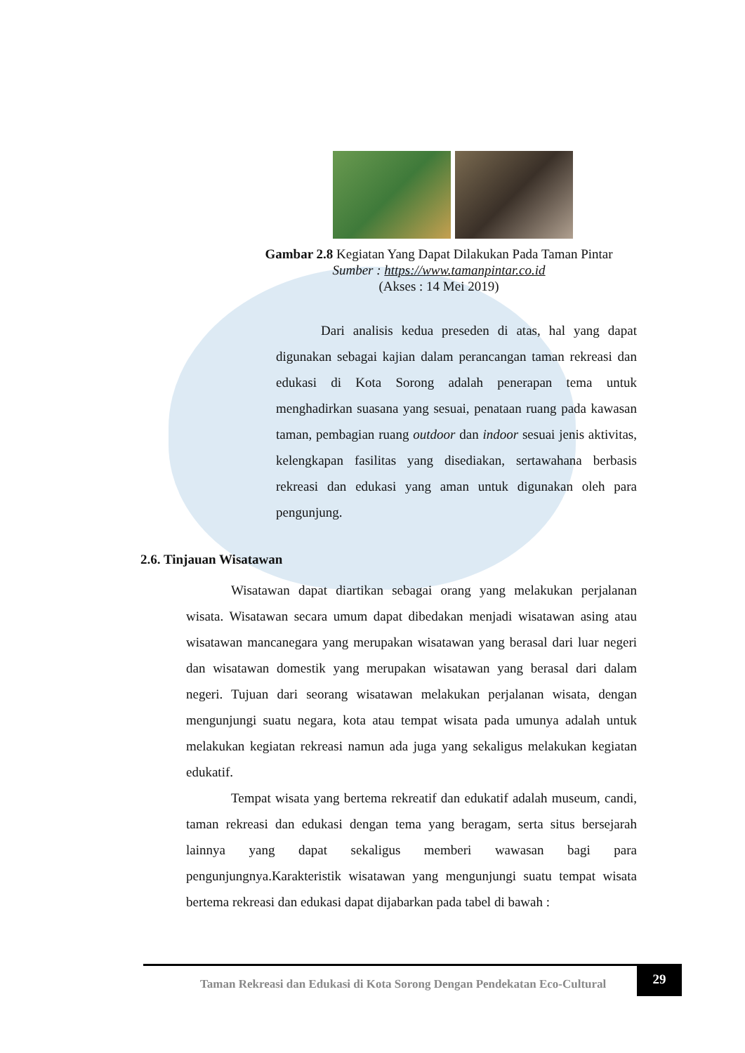Gambar 2.8 Kegiatan Yang Dapat Dilakukan Pada Taman Pintar
Sumber : https://www.tamanpintar.co.id
(Akses : 14 Mei 2019)
Dari analisis kedua preseden di atas, hal yang dapat digunakan sebagai kajian dalam perancangan taman rekreasi dan edukasi di Kota Sorong adalah penerapan tema untuk menghadirkan suasana yang sesuai, penataan ruang pada kawasan taman, pembagian ruang outdoor dan indoor sesuai jenis aktivitas, kelengkapan fasilitas yang disediakan, sertawahana berbasis rekreasi dan edukasi yang aman untuk digunakan oleh para pengunjung.
2.6. Tinjauan Wisatawan
Wisatawan dapat diartikan sebagai orang yang melakukan perjalanan wisata. Wisatawan secara umum dapat dibedakan menjadi wisatawan asing atau wisatawan mancanegara yang merupakan wisatawan yang berasal dari luar negeri dan wisatawan domestik yang merupakan wisatawan yang berasal dari dalam negeri. Tujuan dari seorang wisatawan melakukan perjalanan wisata, dengan mengunjungi suatu negara, kota atau tempat wisata pada umunya adalah untuk melakukan kegiatan rekreasi namun ada juga yang sekaligus melakukan kegiatan edukatif.
Tempat wisata yang bertema rekreatif dan edukatif adalah museum, candi, taman rekreasi dan edukasi dengan tema yang beragam, serta situs bersejarah lainnya yang dapat sekaligus memberi wawasan bagi para pengunjungnya.Karakteristik wisatawan yang mengunjungi suatu tempat wisata bertema rekreasi dan edukasi dapat dijabarkan pada tabel di bawah :
Taman Rekreasi dan Edukasi di Kota Sorong Dengan Pendekatan Eco-Cultural
29